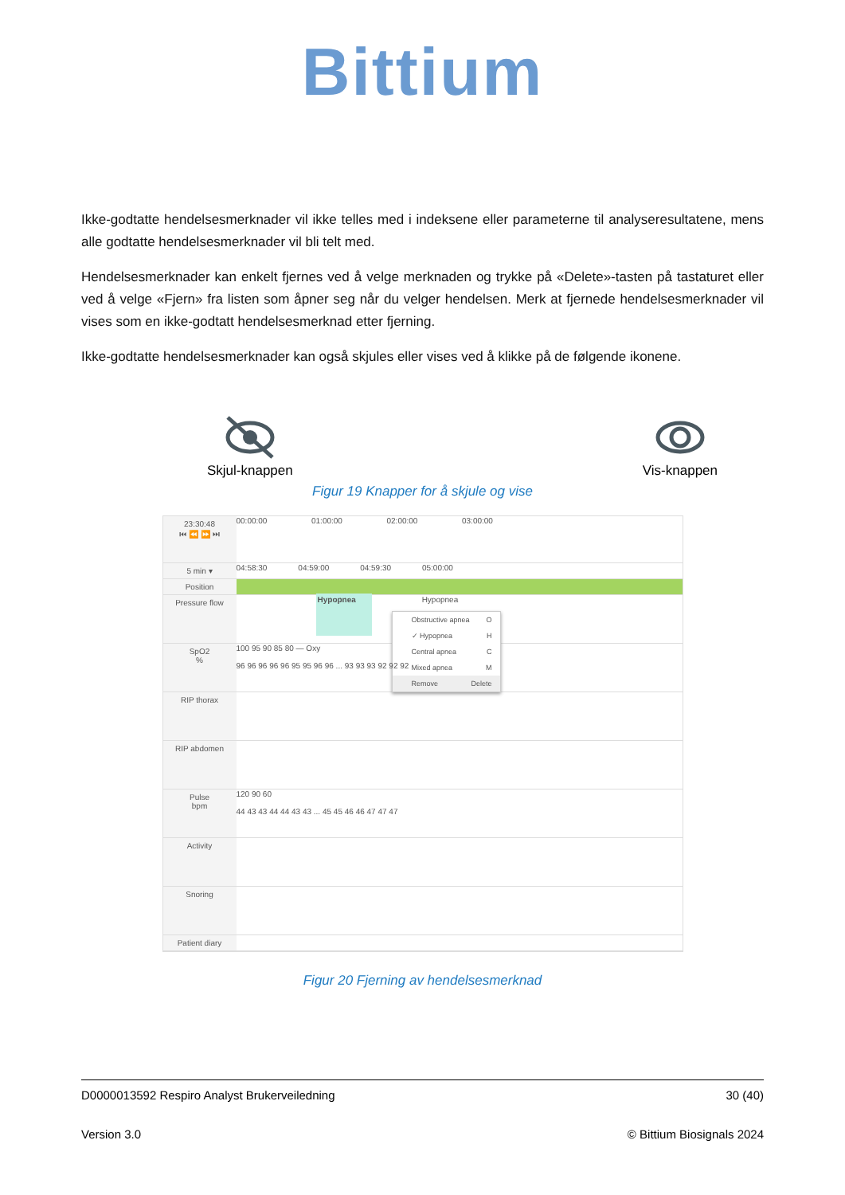Bittium
Ikke-godtatte hendelsesmerknader vil ikke telles med i indeksene eller parameterne til analyseresultatene, mens alle godtatte hendelsesmerknader vil bli telt med.
Hendelsesmerknader kan enkelt fjernes ved å velge merknaden og trykke på «Delete»-tasten på tastaturet eller ved å velge «Fjern» fra listen som åpner seg når du velger hendelsen. Merk at fjernede hendelsesmerknader vil vises som en ikke-godtatt hendelsesmerknad etter fjerning.
Ikke-godtatte hendelsesmerknader kan også skjules eller vises ved å klikke på de følgende ikonene.
Skjul-knappen Vis-knappen
Figur 19 Knapper for å skjule og vise
23:30:48
⏮ ⏪ ⏩ ⏭
00:00:00 01:00:00 02:00:00 03:00:00
5 min ▾
04:58:30 04:59:00 04:59:30 05:00:00
Position
Pressure flow
Hypopnea Hypopnea
Obstructive apnea O
✓ Hypopnea H
Central apnea C
Mixed apnea M
Remove Delete
SpO2
%
100 95 90 85 80 — Oxy
96 96 96 96 96 95 95 96 96 ... 93 93 93 92 92 92
RIP thorax
RIP abdomen
Pulse
bpm
120 90 60
44 43 43 44 44 43 43 ... 45 45 46 46 47 47 47
Activity
Snoring
Patient diary
Figur 20 Fjerning av hendelsesmerknad
D0000013592 Respiro Analyst Brukerveiledning 30 (40)
Version 3.0 © Bittium Biosignals 2024